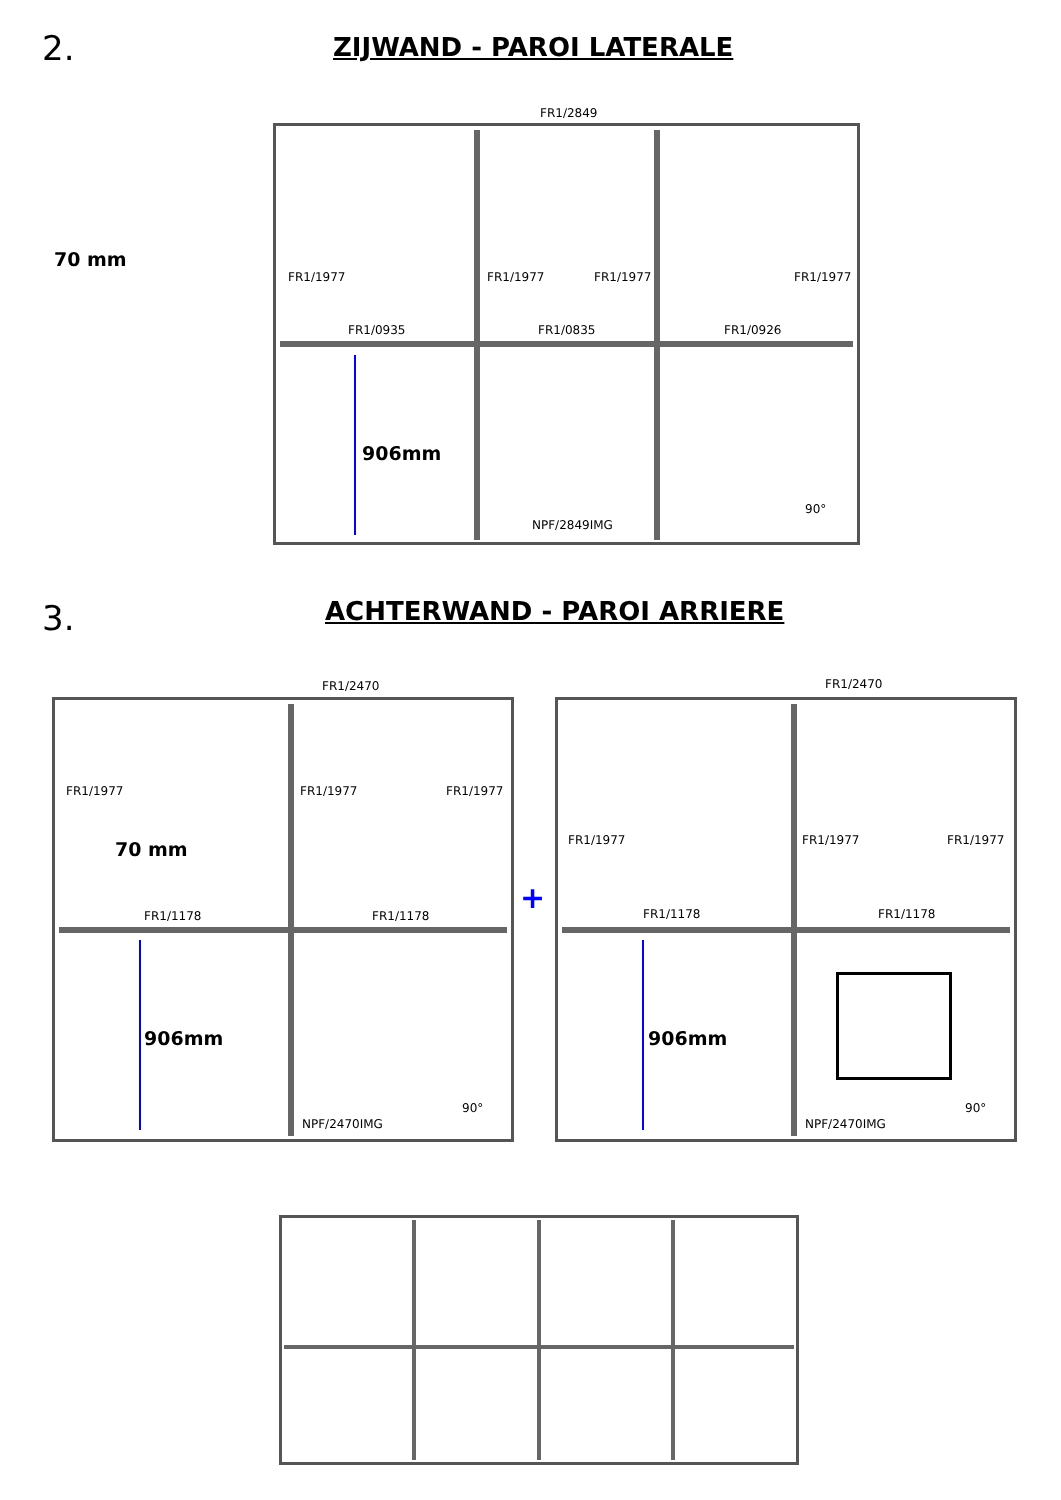2. ZIJWAND - PAROI LATERALE
70 mm
FR1/2849
FR1/1977 FR1/1977 FR1/1977 FR1/1977
FR1/0935 FR1/0835 FR1/0926
906mm
90°
NPF/2849IMG
3. ACHTERWAND - PAROI ARRIERE
FR1/2470
FR1/1977 FR1/1977 FR1/1977
70 mm
FR1/1178 FR1/1178
906mm
90°
NPF/2470IMG
+
FR1/2470
FR1/1977 FR1/1977 FR1/1977
FR1/1178 FR1/1178
906mm
90°
NPF/2470IMG